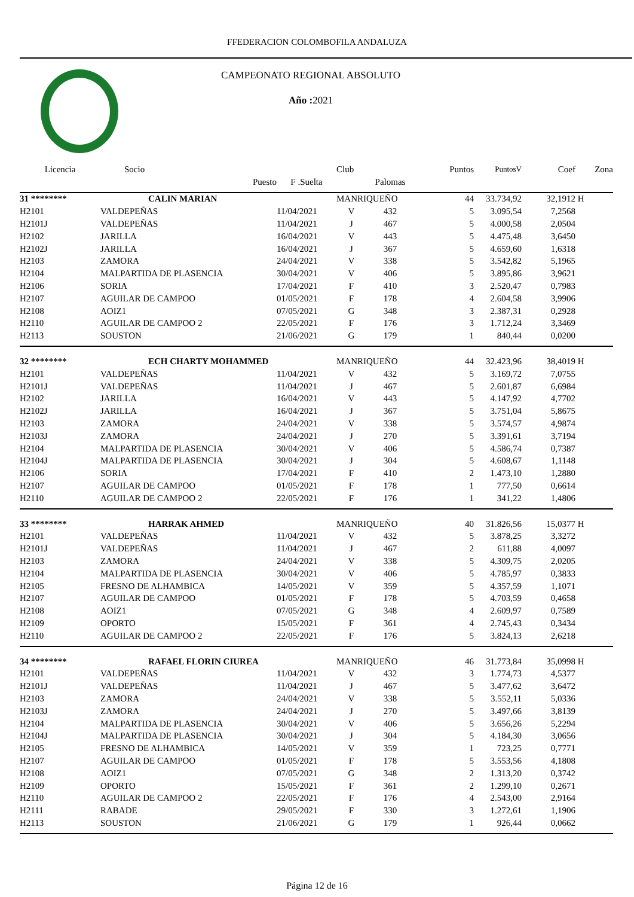FFEDERACION COLOMBOFILA ANDALUZA
CAMPEONATO REGIONAL ABSOLUTO
Año : 2021
| Licencia | Socio | | Club | | Puntos | PuntosV | Coef | Zona |
| --- | --- | --- | --- | --- | --- | --- | --- | --- |
| | Puesto | F .Suelta | | Palomas | | | | |
| 31 ******** | CALIN MARIAN | | MANRIQUEÑO | | 44 | 33.734,92 | 32,1912 | H |
| H2101 | VALDEPEÑAS | 11/04/2021 | V | 432 | 5 | 3.095,54 | 7,2568 | |
| H2101J | VALDEPEÑAS | 11/04/2021 | J | 467 | 5 | 4.000,58 | 2,0504 | |
| H2102 | JARILLA | 16/04/2021 | V | 443 | 5 | 4.475,48 | 3,6450 | |
| H2102J | JARILLA | 16/04/2021 | J | 367 | 5 | 4.659,60 | 1,6318 | |
| H2103 | ZAMORA | 24/04/2021 | V | 338 | 5 | 3.542,82 | 5,1965 | |
| H2104 | MALPARTIDA DE PLASENCIA | 30/04/2021 | V | 406 | 5 | 3.895,86 | 3,9621 | |
| H2106 | SORIA | 17/04/2021 | F | 410 | 3 | 2.520,47 | 0,7983 | |
| H2107 | AGUILAR DE CAMPOO | 01/05/2021 | F | 178 | 4 | 2.604,58 | 3,9906 | |
| H2108 | AOIZ1 | 07/05/2021 | G | 348 | 3 | 2.387,31 | 0,2928 | |
| H2110 | AGUILAR DE CAMPOO 2 | 22/05/2021 | F | 176 | 3 | 1.712,24 | 3,3469 | |
| H2113 | SOUSTON | 21/06/2021 | G | 179 | 1 | 840,44 | 0,0200 | |
| 32 ******** | ECH CHARTY MOHAMMED | | MANRIQUEÑO | | 44 | 32.423,96 | 38,4019 | H |
| H2101 | VALDEPEÑAS | 11/04/2021 | V | 432 | 5 | 3.169,72 | 7,0755 | |
| H2101J | VALDEPEÑAS | 11/04/2021 | J | 467 | 5 | 2.601,87 | 6,6984 | |
| H2102 | JARILLA | 16/04/2021 | V | 443 | 5 | 4.147,92 | 4,7702 | |
| H2102J | JARILLA | 16/04/2021 | J | 367 | 5 | 3.751,04 | 5,8675 | |
| H2103 | ZAMORA | 24/04/2021 | V | 338 | 5 | 3.574,57 | 4,9874 | |
| H2103J | ZAMORA | 24/04/2021 | J | 270 | 5 | 3.391,61 | 3,7194 | |
| H2104 | MALPARTIDA DE PLASENCIA | 30/04/2021 | V | 406 | 5 | 4.586,74 | 0,7387 | |
| H2104J | MALPARTIDA DE PLASENCIA | 30/04/2021 | J | 304 | 5 | 4.608,67 | 1,1148 | |
| H2106 | SORIA | 17/04/2021 | F | 410 | 2 | 1.473,10 | 1,2880 | |
| H2107 | AGUILAR DE CAMPOO | 01/05/2021 | F | 178 | 1 | 777,50 | 0,6614 | |
| H2110 | AGUILAR DE CAMPOO 2 | 22/05/2021 | F | 176 | 1 | 341,22 | 1,4806 | |
| 33 ******** | HARRAK AHMED | | MANRIQUEÑO | | 40 | 31.826,56 | 15,0377 | H |
| H2101 | VALDEPEÑAS | 11/04/2021 | V | 432 | 5 | 3.878,25 | 3,3272 | |
| H2101J | VALDEPEÑAS | 11/04/2021 | J | 467 | 2 | 611,88 | 4,0097 | |
| H2103 | ZAMORA | 24/04/2021 | V | 338 | 5 | 4.309,75 | 2,0205 | |
| H2104 | MALPARTIDA DE PLASENCIA | 30/04/2021 | V | 406 | 5 | 4.785,97 | 0,3833 | |
| H2105 | FRESNO DE ALHAMBICA | 14/05/2021 | V | 359 | 5 | 4.357,59 | 1,1071 | |
| H2107 | AGUILAR DE CAMPOO | 01/05/2021 | F | 178 | 5 | 4.703,59 | 0,4658 | |
| H2108 | AOIZ1 | 07/05/2021 | G | 348 | 4 | 2.609,97 | 0,7589 | |
| H2109 | OPORTO | 15/05/2021 | F | 361 | 4 | 2.745,43 | 0,3434 | |
| H2110 | AGUILAR DE CAMPOO 2 | 22/05/2021 | F | 176 | 5 | 3.824,13 | 2,6218 | |
| 34 ******** | RAFAEL FLORIN CIUREA | | MANRIQUEÑO | | 46 | 31.773,84 | 35,0998 | H |
| H2101 | VALDEPEÑAS | 11/04/2021 | V | 432 | 3 | 1.774,73 | 4,5377 | |
| H2101J | VALDEPEÑAS | 11/04/2021 | J | 467 | 5 | 3.477,62 | 3,6472 | |
| H2103 | ZAMORA | 24/04/2021 | V | 338 | 5 | 3.552,11 | 5,0336 | |
| H2103J | ZAMORA | 24/04/2021 | J | 270 | 5 | 3.497,66 | 3,8139 | |
| H2104 | MALPARTIDA DE PLASENCIA | 30/04/2021 | V | 406 | 5 | 3.656,26 | 5,2294 | |
| H2104J | MALPARTIDA DE PLASENCIA | 30/04/2021 | J | 304 | 5 | 4.184,30 | 3,0656 | |
| H2105 | FRESNO DE ALHAMBICA | 14/05/2021 | V | 359 | 1 | 723,25 | 0,7771 | |
| H2107 | AGUILAR DE CAMPOO | 01/05/2021 | F | 178 | 5 | 3.553,56 | 4,1808 | |
| H2108 | AOIZ1 | 07/05/2021 | G | 348 | 2 | 1.313,20 | 0,3742 | |
| H2109 | OPORTO | 15/05/2021 | F | 361 | 2 | 1.299,10 | 0,2671 | |
| H2110 | AGUILAR DE CAMPOO 2 | 22/05/2021 | F | 176 | 4 | 2.543,00 | 2,9164 | |
| H2111 | RABADE | 29/05/2021 | F | 330 | 3 | 1.272,61 | 1,1906 | |
| H2113 | SOUSTON | 21/06/2021 | G | 179 | 1 | 926,44 | 0,0662 | |
Página 12 de 16